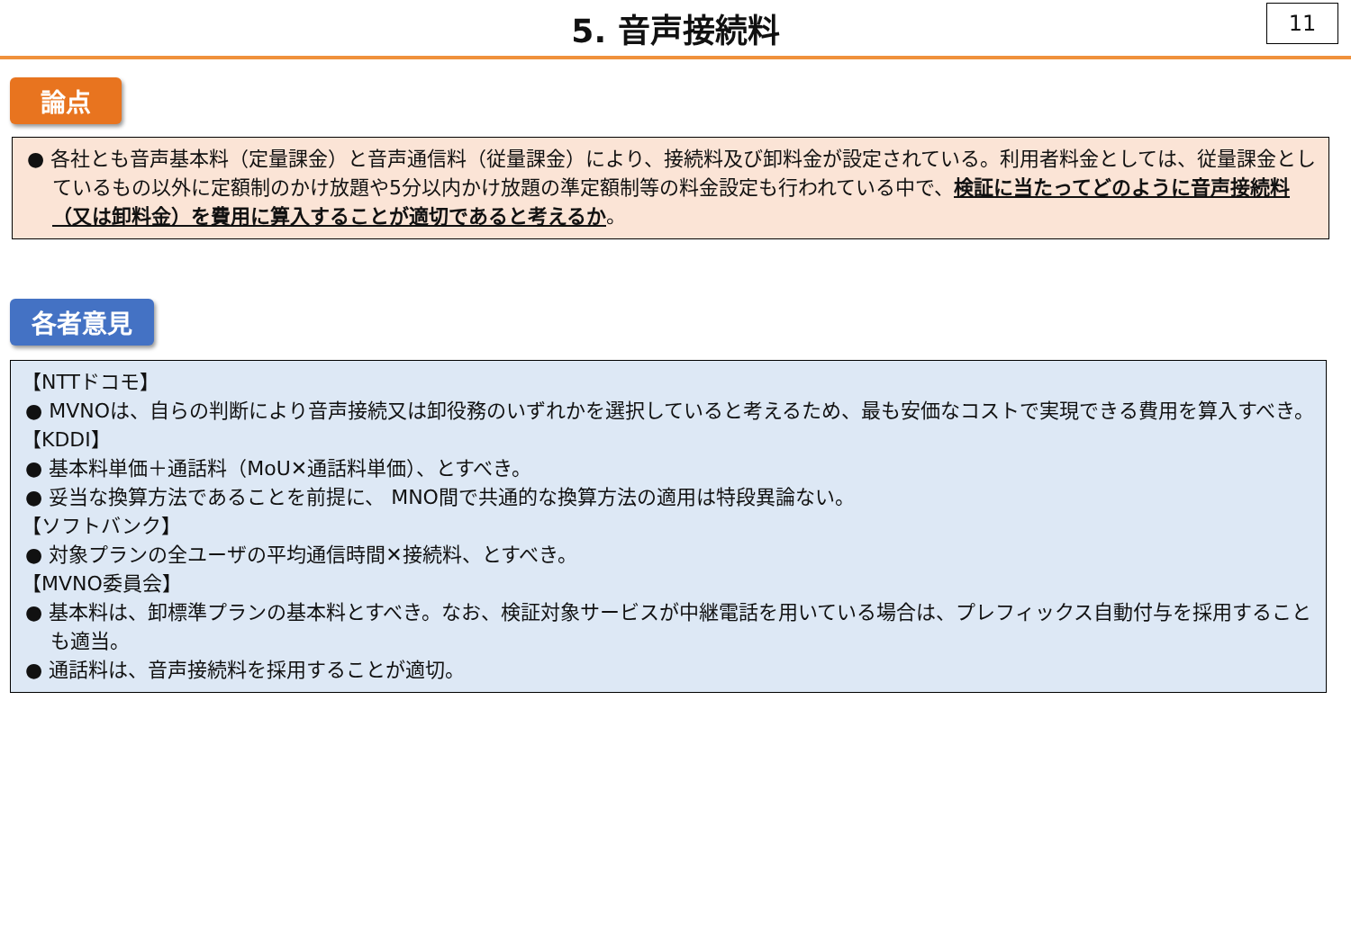5. 音声接続料
11
論点
● 各社とも音声基本料（定量課金）と音声通信料（従量課金）により、接続料及び卸料金が設定されている。利用者料金としては、従量課金としているもの以外に定額制のかけ放題や5分以内かけ放題の準定額制等の料金設定も行われている中で、検証に当たってどのように音声接続料（又は卸料金）を費用に算入することが適切であると考えるか。
各者意見
【NTTドコモ】
● MVNOは、自らの判断により音声接続又は卸役務のいずれかを選択していると考えるため、最も安価なコストで実現できる費用を算入すべき。
【KDDI】
● 基本料単価＋通話料（MoU✕通話料単価）、とすべき。
● 妥当な換算方法であることを前提に、 MNO間で共通的な換算方法の適用は特段異論ない。
【ソフトバンク】
● 対象プランの全ユーザの平均通信時間✕接続料、とすべき。
【MVNO委員会】
● 基本料は、卸標準プランの基本料とすべき。なお、検証対象サービスが中継電話を用いている場合は、プレフィックス自動付与を採用することも適当。
● 通話料は、音声接続料を採用することが適切。